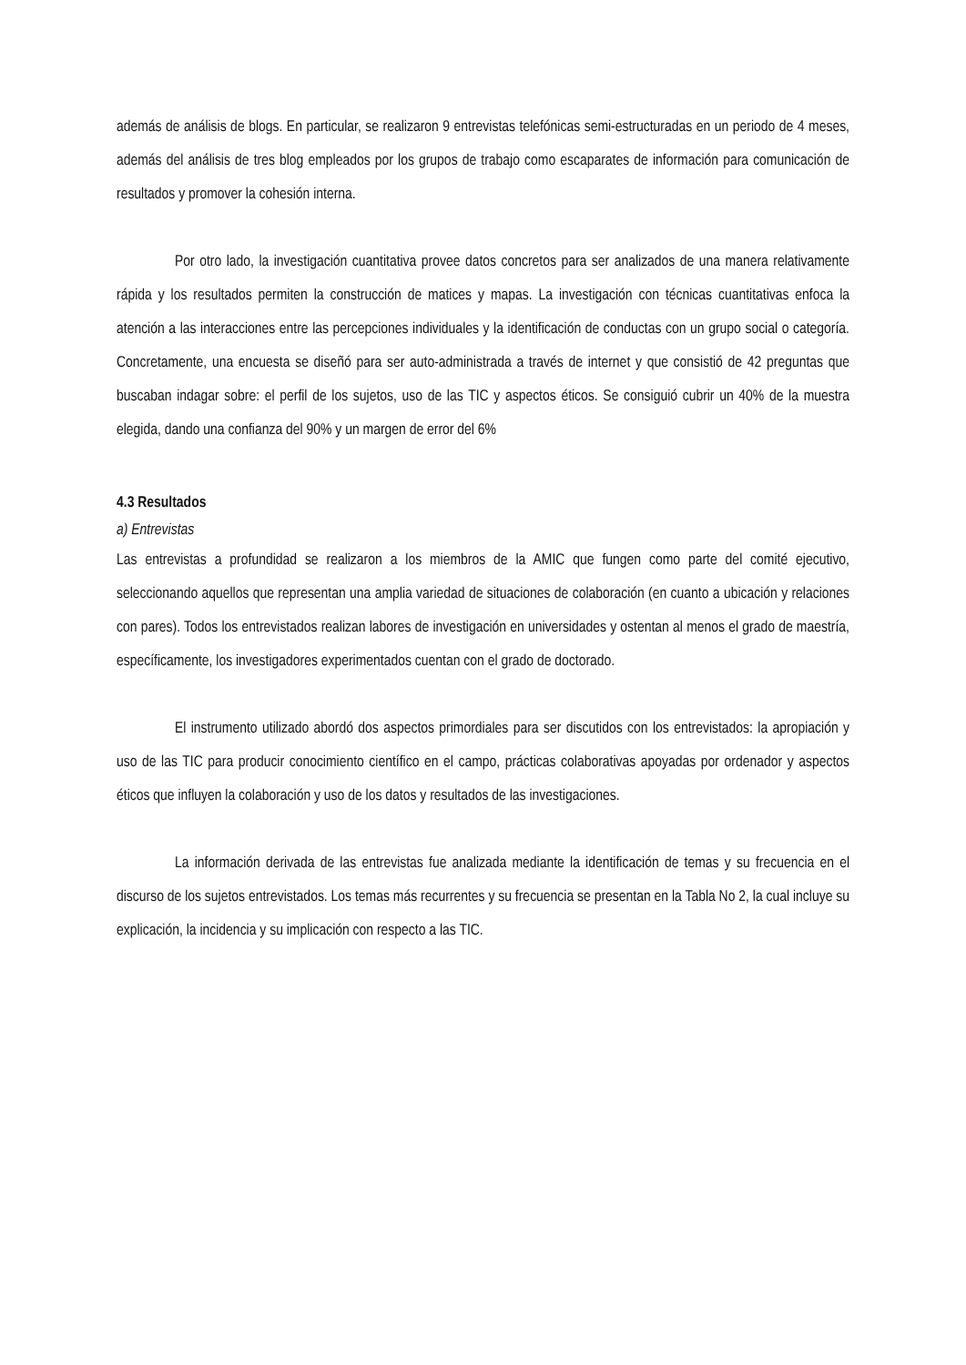además de análisis de blogs. En particular, se realizaron 9 entrevistas telefónicas semi-estructuradas en un periodo de 4 meses, además del análisis de tres blog empleados por los grupos de trabajo como escaparates de información para comunicación de resultados y promover la cohesión interna.
Por otro lado, la investigación cuantitativa provee datos concretos para ser analizados de una manera relativamente rápida y los resultados permiten la construcción de matices y mapas. La investigación con técnicas cuantitativas enfoca la atención a las interacciones entre las percepciones individuales y la identificación de conductas con un grupo social o categoría. Concretamente, una encuesta se diseñó para ser auto-administrada a través de internet y que consistió de 42 preguntas que buscaban indagar sobre: el perfil de los sujetos, uso de las TIC y aspectos éticos. Se consiguió cubrir un 40% de la muestra elegida, dando una confianza del 90% y un margen de error del 6%
4.3 Resultados
a) Entrevistas
Las entrevistas a profundidad se realizaron a los miembros de la AMIC que fungen como parte del comité ejecutivo, seleccionando aquellos que representan una amplia variedad de situaciones de colaboración (en cuanto a ubicación y relaciones con pares). Todos los entrevistados realizan labores de investigación en universidades y ostentan al menos el grado de maestría, específicamente, los investigadores experimentados cuentan con el grado de doctorado.
El instrumento utilizado abordó dos aspectos primordiales para ser discutidos con los entrevistados: la apropiación y uso de las TIC para producir conocimiento científico en el campo, prácticas colaborativas apoyadas por ordenador y aspectos éticos que influyen la colaboración y uso de los datos y resultados de las investigaciones.
La información derivada de las entrevistas fue analizada mediante la identificación de temas y su frecuencia en el discurso de los sujetos entrevistados. Los temas más recurrentes y su frecuencia se presentan en la Tabla No 2, la cual incluye su explicación, la incidencia y su implicación con respecto a las TIC.